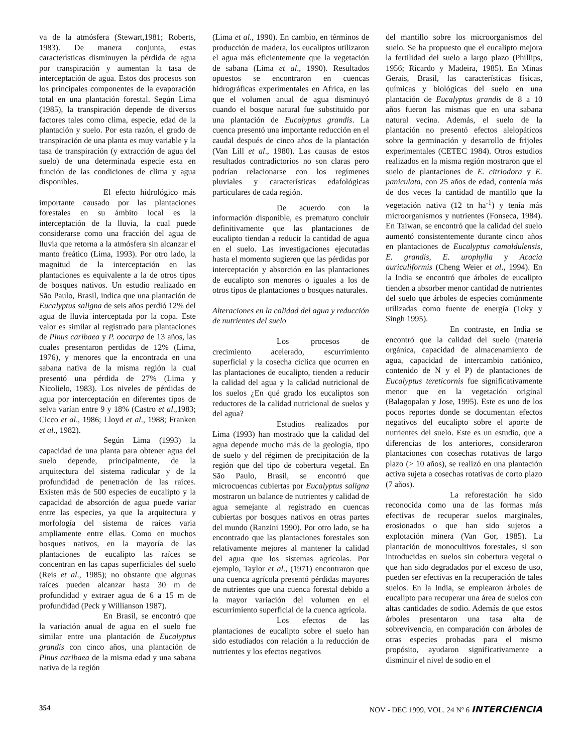va de la atmósfera (Stewart,1981; Roberts, 1983). De manera conjunta, estas características disminuyen la pérdida de agua por transpiración y aumentan la tasa de interceptación de agua. Estos dos procesos son los principales componentes de la evaporación total en una plantación forestal. Según Lima (1985), la transpiración depende de diversos factores tales como clima, especie, edad de la plantación y suelo. Por esta razón, el grado de transpiración de una planta es muy variable y la tasa de transpiración (y extracción de agua del suelo) de una determinada especie esta en función de las condiciones de clima y agua disponibles.
El efecto hidrológico más importante causado por las plantaciones forestales en su ámbito local es la interceptación de la lluvia, la cual puede considerarse como una fracción del agua de lluvia que retorna a la atmósfera sin alcanzar el manto freático (Lima, 1993). Por otro lado, la magnitud de la interceptación en las plantaciones es equivalente a la de otros tipos de bosques nativos. Un estudio realizado en São Paulo, Brasil, indica que una plantación de Eucalyptus saligna de seis años perdió 12% del agua de lluvia interceptada por la copa. Este valor es similar al registrado para plantaciones de Pinus caribaea y P. oocarpa de 13 años, las cuales presentaron perdidas de 12% (Lima, 1976), y menores que la encontrada en una sabana nativa de la misma región la cual presentó una pérdida de 27% (Lima y Nicolielo, 1983). Los niveles de pérdidas de agua por interceptación en diferentes tipos de selva varían entre 9 y 18% (Castro et al.,1983; Cicco et al., 1986; Lloyd et al., 1988; Franken et al., 1982).
Según Lima (1993) la capacidad de una planta para obtener agua del suelo depende, principalmente, de la arquitectura del sistema radicular y de la profundidad de penetración de las raíces. Existen más de 500 especies de eucalipto y la capacidad de absorción de agua puede variar entre las especies, ya que la arquitectura y morfología del sistema de raíces varia ampliamente entre ellas. Como en muchos bosques nativos, en la mayoría de las plantaciones de eucalipto las raíces se concentran en las capas superficiales del suelo (Reis et al., 1985); no obstante que algunas raíces pueden alcanzar hasta 30 m de profundidad y extraer agua de 6 a 15 m de profundidad (Peck y Willianson 1987).
En Brasil, se encontró que la variación anual de agua en el suelo fue similar entre una plantación de Eucalyptus grandis con cinco años, una plantación de Pinus caribaea de la misma edad y una sabana nativa de la región
(Lima et al., 1990). En cambio, en términos de producción de madera, los eucaliptos utilizaron el agua más eficientemente que la vegetación de sabana (Lima et al., 1990). Resultados opuestos se encontraron en cuencas hidrográficas experimentales en Africa, en las que el volumen anual de agua disminuyó cuando el bosque natural fue substituido por una plantación de Eucalyptus grandis. La cuenca presentó una importante reducción en el caudal después de cinco años de la plantación (Van Lill et al., 1980). Las causas de estos resultados contradictorios no son claras pero podrían relacionarse con los regímenes pluviales y características edafológicas particulares de cada región.
De acuerdo con la información disponible, es prematuro concluir definitivamente que las plantaciones de eucalipto tiendan a reducir la cantidad de agua en el suelo. Las investigaciones ejecutadas hasta el momento sugieren que las pérdidas por interceptación y absorción en las plantaciones de eucalipto son menores o iguales a los de otros tipos de plantaciones o bosques naturales.
Alteraciones en la calidad del agua y reducción de nutrientes del suelo
Los procesos de crecimiento acelerado, escurrimiento superficial y la cosecha cíclica que ocurren en las plantaciones de eucalipto, tienden a reducir la calidad del agua y la calidad nutricional de los suelos ¿En qué grado los eucaliptos son reductores de la calidad nutricional de suelos y del agua?
Estudios realizados por Lima (1993) han mostrado que la calidad del agua depende mucho más de la geología, tipo de suelo y del régimen de precipitación de la región que del tipo de cobertura vegetal. En São Paulo, Brasil, se encontró que microcuencas cubiertas por Eucalyptus saligna mostraron un balance de nutrientes y calidad de agua semejante al registrado en cuencas cubiertas por bosques nativos en otras partes del mundo (Ranzini 1990). Por otro lado, se ha encontrado que las plantaciones forestales son relativamente mejores al mantener la calidad del agua que los sistemas agrícolas. Por ejemplo, Taylor et al., (1971) encontraron que una cuenca agrícola presentó pérdidas mayores de nutrientes que una cuenca forestal debido a la mayor variación del volumen en el escurrimiento superficial de la cuenca agrícola.
Los efectos de las plantaciones de eucalipto sobre el suelo han sido estudiados con relación a la reducción de nutrientes y los efectos negativos
del mantillo sobre los microorganismos del suelo. Se ha propuesto que el eucalipto mejora la fertilidad del suelo a largo plazo (Phillips, 1956; Ricardo y Madeira, 1985). En Minas Gerais, Brasil, las características físicas, químicas y biológicas del suelo en una plantación de Eucalyptus grandis de 8 a 10 años fueron las mismas que en una sabana natural vecina. Además, el suelo de la plantación no presentó efectos alelopáticos sobre la germinación y desarrollo de frijoles experimentales (CETEC 1984). Otros estudios realizados en la misma región mostraron que el suelo de plantaciones de E. citriodora y E. paniculata, con 25 años de edad, contenía más de dos veces la cantidad de mantillo que la vegetación nativa (12 tn ha<sup>-1</sup>) y tenía más microorganismos y nutrientes (Fonseca, 1984). En Taiwan, se encontró que la calidad del suelo aumentó consistentemente durante cinco años en plantaciones de Eucalyptus camaldulensis, E. grandis, E. urophylla y Acacia auriculiformis (Cheng Weier et al., 1994). En la India se encontró que árboles de eucalipto tienden a absorber menor cantidad de nutrientes del suelo que árboles de especies comúnmente utilizadas como fuente de energía (Toky y Singh 1995).
En contraste, en India se encontró que la calidad del suelo (materia orgánica, capacidad de almacenamiento de agua, capacidad de intercambio catiónico, contenido de N y el P) de plantaciones de Eucalyptus tereticornis fue significativamente menor que en la vegetación original (Balagopalan y Jose, 1995). Este es uno de los pocos reportes donde se documentan efectos negativos del eucalipto sobre el aporte de nutrientes del suelo. Este es un estudio, que a diferencias de los anteriores, consideraron plantaciones con cosechas rotativas de largo plazo (> 10 años), se realizó en una plantación activa sujeta a cosechas rotativas de corto plazo (7 años).
La reforestación ha sido reconocida como una de las formas más efectivas de recuperar suelos marginales, erosionados o que han sido sujetos a explotación minera (Van Gor, 1985). La plantación de monocultivos forestales, si son introducidas en suelos sin cobertura vegetal o que han sido degradados por el exceso de uso, pueden ser efectivas en la recuperación de tales suelos. En la India, se emplearon árboles de eucalipto para recuperar una área de suelos con altas cantidades de sodio. Además de que estos árboles presentaron una tasa alta de sobrevivencia, en comparación con árboles de otras especies probadas para el mismo propósito, ayudaron significativamente a disminuir el nivel de sodio en el
354 NOV - DEC 1999, VOL. 24 Nº 6 INTERCIENCIA